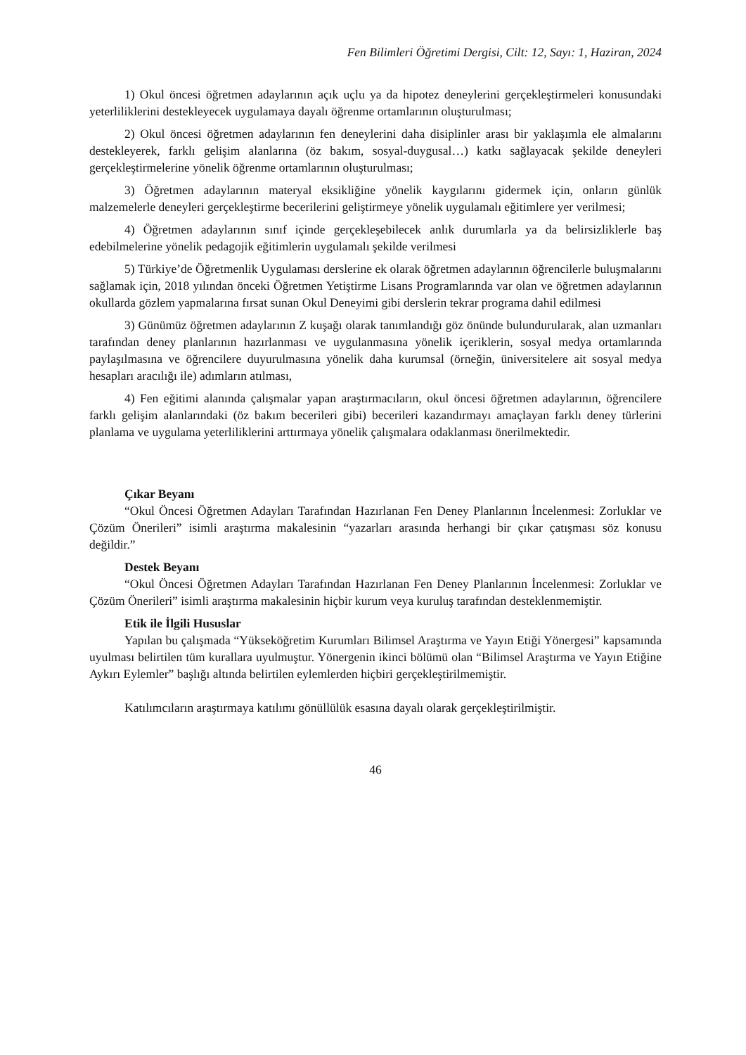Fen Bilimleri Öğretimi Dergisi, Cilt: 12, Sayı: 1, Haziran, 2024
1) Okul öncesi öğretmen adaylarının açık uçlu ya da hipotez deneylerini gerçekleştirmeleri konusundaki yeterliliklerini destekleyecek uygulamaya dayalı öğrenme ortamlarının oluşturulması;
2) Okul öncesi öğretmen adaylarının fen deneylerini daha disiplinler arası bir yaklaşımla ele almalarını destekleyerek, farklı gelişim alanlarına (öz bakım, sosyal-duygusal…) katkı sağlayacak şekilde deneyleri gerçekleştirmelerine yönelik öğrenme ortamlarının oluşturulması;
3) Öğretmen adaylarının materyal eksikliğine yönelik kaygılarını gidermek için, onların günlük malzemelerle deneyleri gerçekleştirme becerilerini geliştirmeye yönelik uygulamalı eğitimlere yer verilmesi;
4) Öğretmen adaylarının sınıf içinde gerçekleşebilecek anlık durumlarla ya da belirsizliklerle baş edebilmelerine yönelik pedagojik eğitimlerin uygulamalı şekilde verilmesi
5) Türkiye’de Öğretmenlik Uygulaması derslerine ek olarak öğretmen adaylarının öğrencilerle buluşmalarını sağlamak için, 2018 yılından önceki Öğretmen Yetiştirme Lisans Programlarında var olan ve öğretmen adaylarının okullarda gözlem yapmalarına fırsat sunan Okul Deneyimi gibi derslerin tekrar programa dahil edilmesi
3) Günümüz öğretmen adaylarının Z kuşağı olarak tanımlandığı göz önünde bulundurularak, alan uzmanları tarafından deney planlarının hazırlanması ve uygulanmasına yönelik içeriklerin, sosyal medya ortamlarında paylaşılmasına ve öğrencilere duyurulmasına yönelik daha kurumsal (örneğin, üniversitelere ait sosyal medya hesapları aracılığı ile) adımların atılması,
4) Fen eğitimi alanında çalışmalar yapan araştırmacıların, okul öncesi öğretmen adaylarının, öğrencilere farklı gelişim alanlarındaki (öz bakım becerileri gibi) becerileri kazandırmayı amaçlayan farklı deney türlerini planlama ve uygulama yeterliliklerini arttırmaya yönelik çalışmalara odaklanması önerilmektedir.
Çıkar Beyanı
“Okul Öncesi Öğretmen Adayları Tarafından Hazırlanan Fen Deney Planlarının İncelenmesi: Zorluklar ve Çözüm Önerileri” isimli araştırma makalesinin “yazarları arasında herhangi bir çıkar çatışması söz konusu değildir.”
Destek Beyanı
“Okul Öncesi Öğretmen Adayları Tarafından Hazırlanan Fen Deney Planlarının İncelenmesi: Zorluklar ve Çözüm Önerileri” isimli araştırma makalesinin hiçbir kurum veya kuruluş tarafından desteklenmemiştir.
Etik ile İlgili Hususlar
Yapılan bu çalışmada “Yükseköğretim Kurumları Bilimsel Araştırma ve Yayın Etiği Yönergesi” kapsamında uyulması belirtilen tüm kurallara uyulmuştur. Yönergenin ikinci bölümü olan “Bilimsel Araştırma ve Yayın Etiğine Aykırı Eylemler” başlığı altında belirtilen eylemlerden hiçbiri gerçekleştirilmemiştir.
Katılımcıların araştırmaya katılımı gönüllülük esasına dayalı olarak gerçekleştirilmiştir.
46